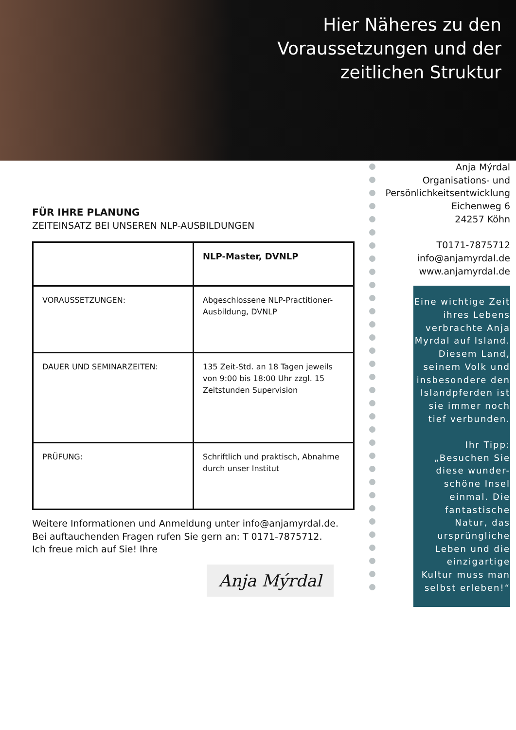Hier Näheres zu den Voraussetzungen und der zeitlichen Struktur
FÜR IHRE PLANUNG
ZEITEINSATZ BEI UNSEREN NLP-AUSBILDUNGEN
| | NLP-Master, DVNLP |
| VORAUSSETZUNGEN: | Abgeschlossene NLP-Practitioner-Ausbildung, DVNLP |
| DAUER UND SEMINARZEITEN: | 135 Zeit-Std. an 18 Tagen jeweils von 9:00 bis 18:00 Uhr zzgl. 15 Zeitstunden Supervision |
| PRÜFUNG: | Schriftlich und praktisch, Abnahme durch unser Institut |
Weitere Informationen und Anmeldung unter info@anjamyrdal.de.
Bei auftauchenden Fragen rufen Sie gern an: T 0171-7875712.
Ich freue mich auf Sie! Ihre
Anja Mýrdal
Anja Mýrdal
Organisations- und
Persönlichkeitsentwicklung
Eichenweg 6
24257 Köhn
T0171-7875712
info@anjamyrdal.de
www.anjamyrdal.de
Eine wichtige Zeit ihres Lebens verbrachte Anja Myrdal auf Island. Diesem Land, seinem Volk und insbesondere den Islandpferden ist sie immer noch tief verbunden.
Ihr Tipp: „Besuchen Sie diese wunder-schöne Insel einmal. Die fantastische Natur, das ursprüngliche Leben und die einzigartige Kultur muss man selbst erleben!“